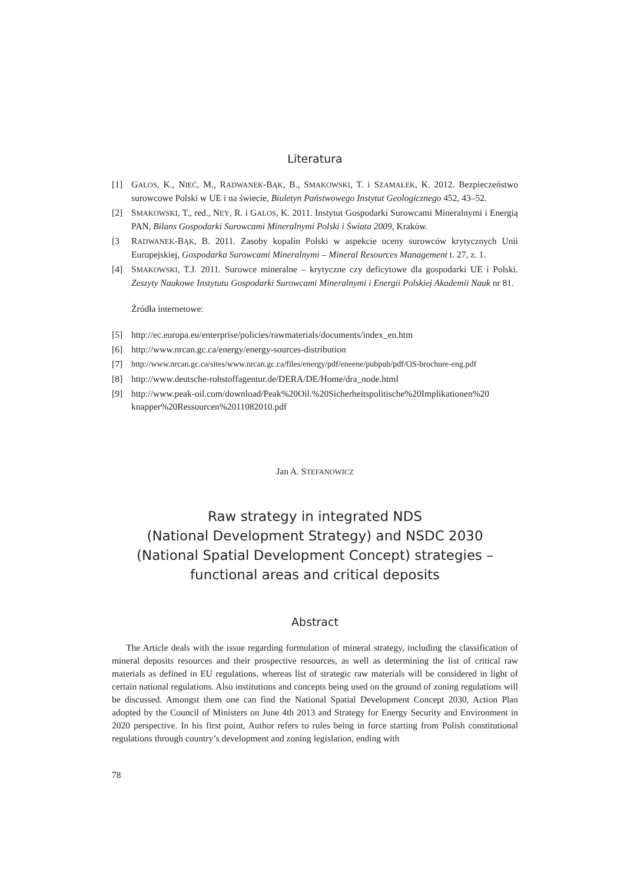Literatura
[1] GALOS, K., NIEĆ, M., RADWANEK-BĄK, B., SMAKOWSKI, T. i SZAMAŁEK, K. 2012. Bezpieczeństwo surowcowe Polski w UE i na świecie, Biuletyn Państwowego Instytut Geologicznego 452, 43–52.
[2] SMAKOWSKI, T., red., NEY, R. i GALOS, K. 2011. Instytut Gospodarki Surowcami Mineralnymi i Energią PAN, Bilans Gospodarki Surowcami Mineralnymi Polski i Świata 2009, Kraków.
[3 RADWANEK-BĄK, B. 2011. Zasoby kopalin Polski w aspekcie oceny surowców krytycznych Unii Europejskiej, Gospodarka Surowcami Mineralnymi – Mineral Resources Management t. 27, z. 1.
[4] SMAKOWSKI, T.J. 2011. Surowce mineralne – krytyczne czy deficytowe dla gospodarki UE i Polski. Zeszyty Naukowe Instytutu Gospodarki Surowcami Mineralnymi i Energii Polskiej Akademii Nauk nr 81.
Źródła internetowe:
[5] http://ec.europa.eu/enterprise/policies/rawmaterials/documents/index_en.htm
[6] http://www.nrcan.gc.ca/energy/energy-sources-distribution
[7] http://www.nrcan.gc.ca/sites/www.nrcan.gc.ca/files/energy/pdf/eneene/pubpub/pdf/OS-brochure-eng.pdf
[8] http://www.deutsche-rohstoffagentur.de/DERA/DE/Home/dra_node.html
[9] http://www.peak-oil.com/download/Peak%20Oil.%20Sicherheitspolitische%20Implikationen%20 knapper%20Ressourcen%2011082010.pdf
Jan A. STEFANOWICZ
Raw strategy in integrated NDS
(National Development Strategy) and NSDC 2030
(National Spatial Development Concept) strategies –
functional areas and critical deposits
Abstract
The Article deals with the issue regarding formulation of mineral strategy, including the classification of mineral deposits resources and their prospective resources, as well as determining the list of critical raw materials as defined in EU regulations, whereas list of strategic raw materials will be considered in light of certain national regulations. Also institutions and concepts being used on the ground of zoning regulations will be discussed. Amongst them one can find the National Spatial Development Concept 2030, Action Plan adopted by the Council of Ministers on June 4th 2013 and Strategy for Energy Security and Environment in 2020 perspective. In his first point, Author refers to rules being in force starting from Polish constitutional regulations through country’s development and zoning legislation, ending with
78